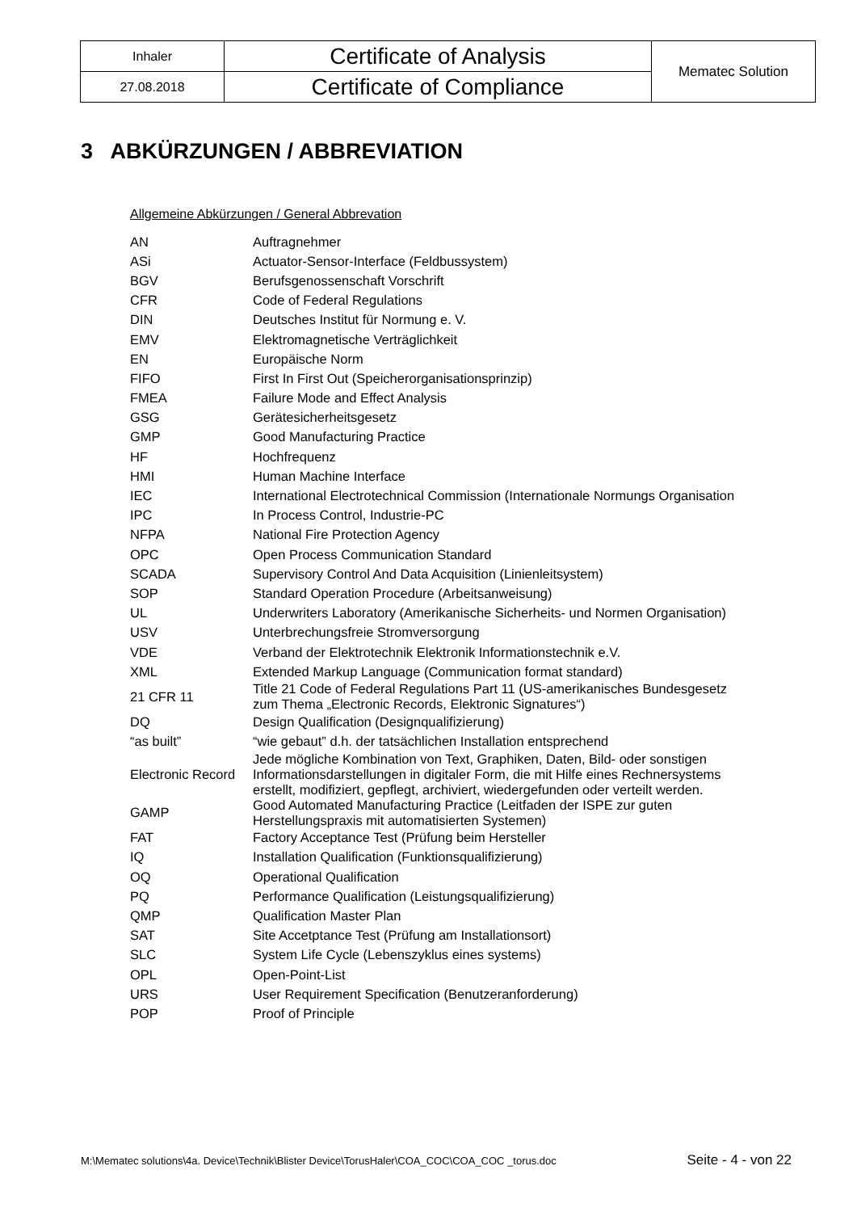| Inhaler | Certificate of Analysis | Mematec Solution |
| 27.08.2018 | Certificate of Compliance | |
3 ABKÜRZUNGEN / ABBREVIATION
Allgemeine Abkürzungen / General Abbrevation
| AN | Auftragnehmer |
| ASi | Actuator-Sensor-Interface (Feldbussystem) |
| BGV | Berufsgenossenschaft Vorschrift |
| CFR | Code of Federal Regulations |
| DIN | Deutsches Institut für Normung e. V. |
| EMV | Elektromagnetische Verträglichkeit |
| EN | Europäische Norm |
| FIFO | First In First Out (Speicherorganisationsprinzip) |
| FMEA | Failure Mode and Effect Analysis |
| GSG | Gerätesicherheitsgesetz |
| GMP | Good Manufacturing Practice |
| HF | Hochfrequenz |
| HMI | Human Machine Interface |
| IEC | International Electrotechnical Commission (Internationale Normungs Organisation |
| IPC | In Process Control, Industrie-PC |
| NFPA | National Fire Protection Agency |
| OPC | Open Process Communication Standard |
| SCADA | Supervisory Control And Data Acquisition (Linienleitsystem) |
| SOP | Standard Operation Procedure (Arbeitsanweisung) |
| UL | Underwriters Laboratory (Amerikanische Sicherheits- und Normen Organisation) |
| USV | Unterbrechungsfreie Stromversorgung |
| VDE | Verband der Elektrotechnik Elektronik Informationstechnik e.V. |
| XML | Extended Markup Language (Communication format standard) |
| 21 CFR 11 | Title 21 Code of Federal Regulations Part 11 (US-amerikanisches Bundesgesetz zum Thema „Electronic Records, Elektronic Signatures“) |
| DQ | Design Qualification (Designqualifizierung) |
| “as built” | “wie gebaut” d.h. der tatsächlichen Installation entsprechend |
| Electronic Record | Jede mögliche Kombination von Text, Graphiken, Daten, Bild- oder sonstigen Informationsdarstellungen in digitaler Form, die mit Hilfe eines Rechnersystems erstellt, modifiziert, gepflegt, archiviert, wiedergefunden oder verteilt werden. |
| GAMP | Good Automated Manufacturing Practice (Leitfaden der ISPE zur guten Herstellungspraxis mit automatisierten Systemen) |
| FAT | Factory Acceptance Test (Prüfung beim Hersteller |
| IQ | Installation Qualification (Funktionsqualifizierung) |
| OQ | Operational Qualification |
| PQ | Performance Qualification (Leistungsqualifizierung) |
| QMP | Qualification Master Plan |
| SAT | Site Accetptance Test (Prüfung am Installationsort) |
| SLC | System Life Cycle (Lebenszyklus eines systems) |
| OPL | Open-Point-List |
| URS | User Requirement Specification (Benutzeranforderung) |
| POP | Proof of Principle |
M:\Mematec solutions\4a. Device\Technik\Blister Device\TorusHaler\COA_COC\COA_COC _torus.doc Seite - 4 - von 22